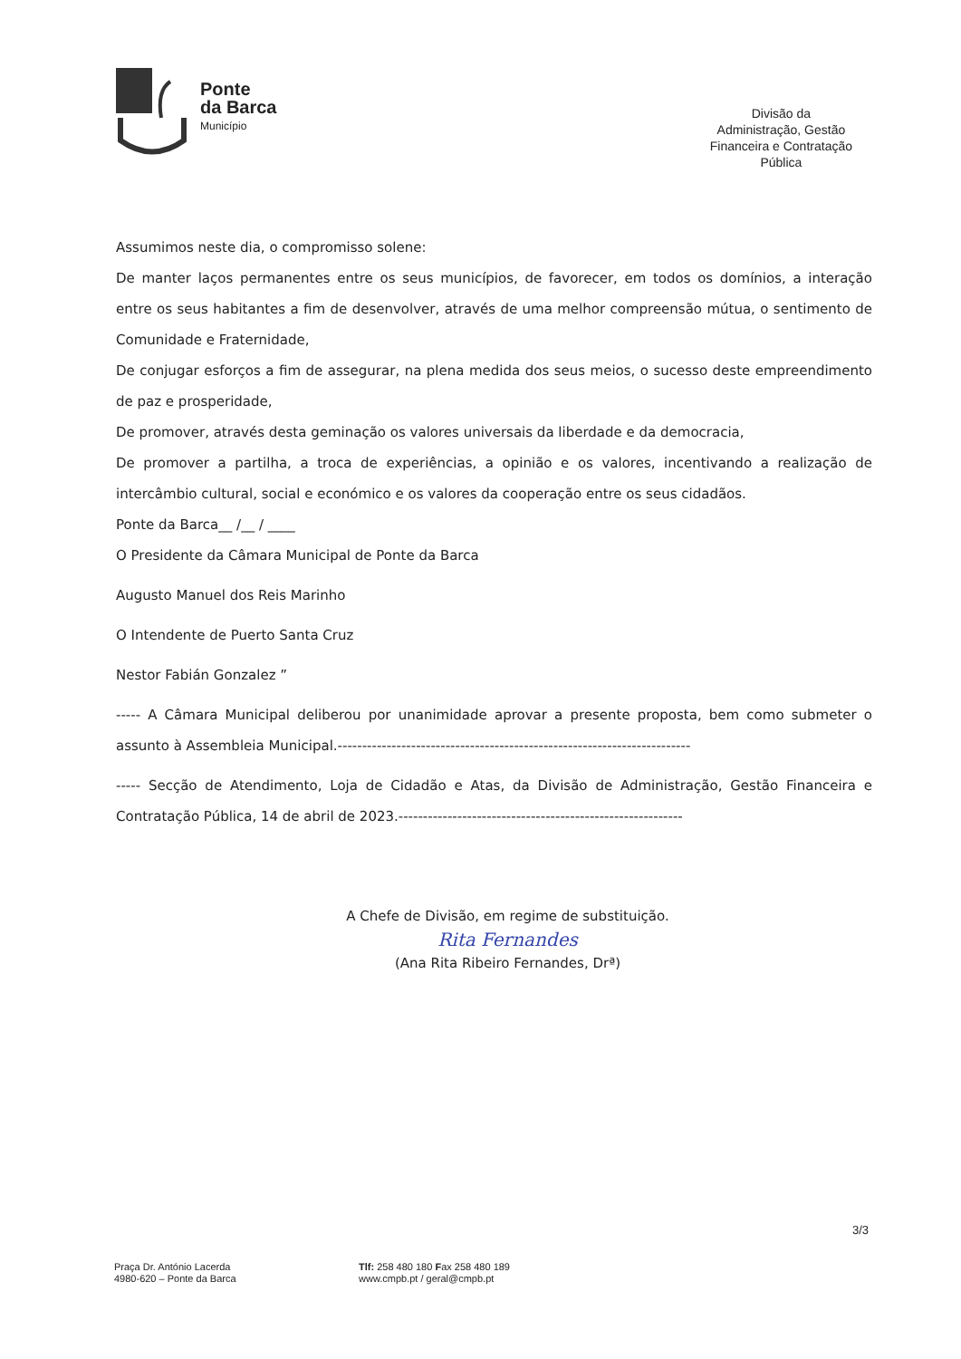Ponte
da Barca
Município
Divisão da
Administração, Gestão
Financeira e Contratação
Pública
Assumimos neste dia, o compromisso solene:
De manter laços permanentes entre os seus municípios, de favorecer, em todos os domínios, a interação entre os seus habitantes a fim de desenvolver, através de uma melhor compreensão mútua, o sentimento de Comunidade e Fraternidade,
De conjugar esforços a fim de assegurar, na plena medida dos seus meios, o sucesso deste empreendimento de paz e prosperidade,
De promover, através desta geminação os valores universais da liberdade e da democracia,
De promover a partilha, a troca de experiências, a opinião e os valores, incentivando a realização de intercâmbio cultural, social e económico e os valores da cooperação entre os seus cidadãos.
Ponte da Barca__ /__ / ____
O Presidente da Câmara Municipal de Ponte da Barca
Augusto Manuel dos Reis Marinho
O Intendente de Puerto Santa Cruz
Nestor Fabián Gonzalez ”
----- A Câmara Municipal deliberou por unanimidade aprovar a presente proposta, bem como submeter o assunto à Assembleia Municipal.------------------------------------------------------------------------
----- Secção de Atendimento, Loja de Cidadão e Atas, da Divisão de Administração, Gestão Financeira e Contratação Pública, 14 de abril de 2023.----------------------------------------------------------
A Chefe de Divisão, em regime de substituição.
Rita Fernandes
(Ana Rita Ribeiro Fernandes, Drª)
3/3
Praça Dr. António Lacerda
4980-620 – Ponte da Barca
Tlf: 258 480 180 Fax 258 480 189
www.cmpb.pt / geral@cmpb.pt